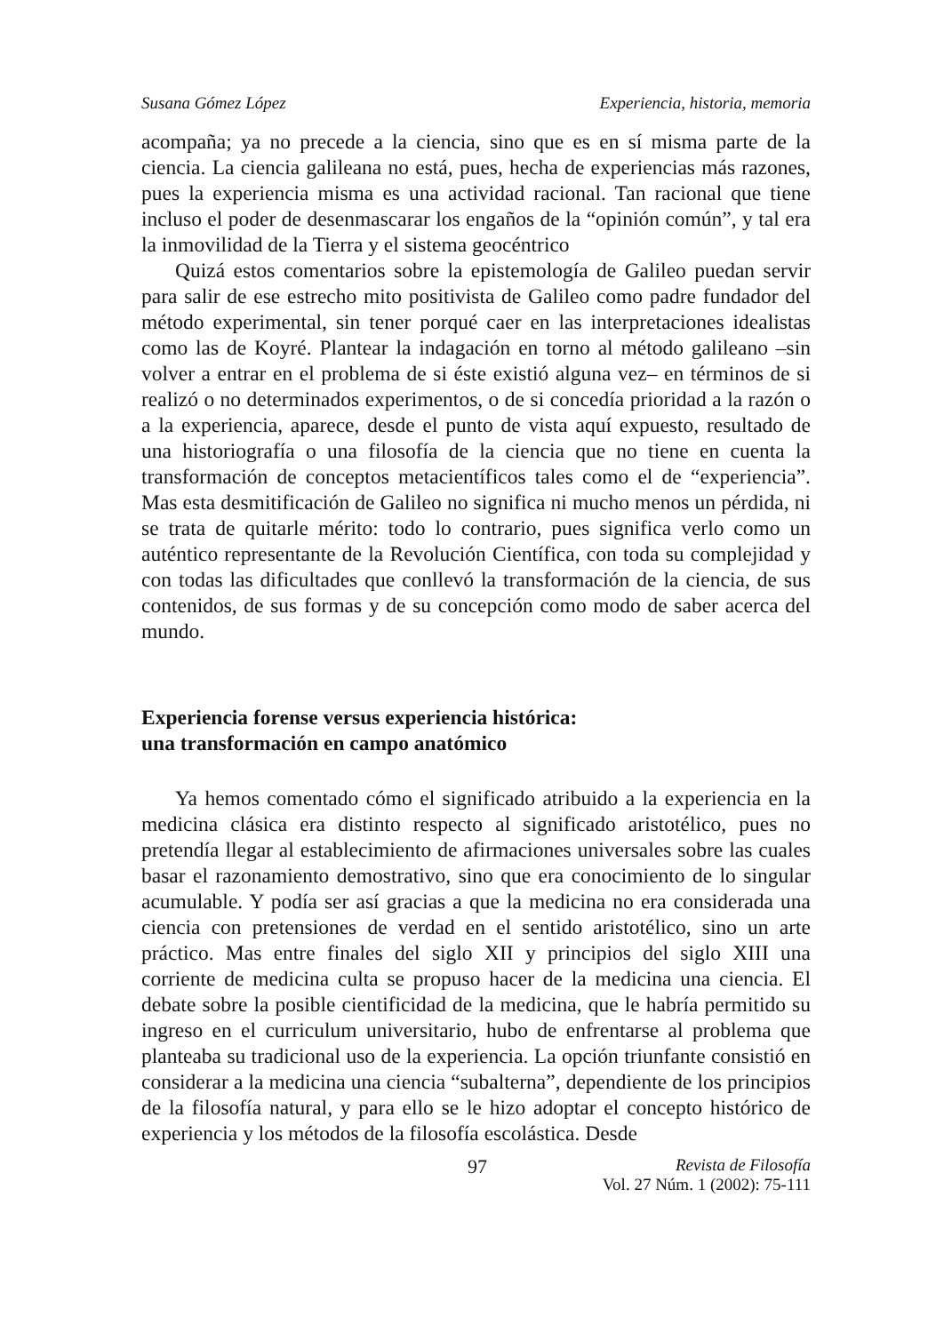Susana Gómez López Experiencia, historia, memoria
acompaña; ya no precede a la ciencia, sino que es en sí misma parte de la ciencia. La ciencia galileana no está, pues, hecha de experiencias más razones, pues la experiencia misma es una actividad racional. Tan racional que tiene incluso el poder de desenmascarar los engaños de la “opinión común”, y tal era la inmovilidad de la Tierra y el sistema geocéntrico
Quizá estos comentarios sobre la epistemología de Galileo puedan servir para salir de ese estrecho mito positivista de Galileo como padre fundador del método experimental, sin tener porqué caer en las interpretaciones idealistas como las de Koyré. Plantear la indagación en torno al método galileano –sin volver a entrar en el problema de si éste existió alguna vez– en términos de si realizó o no determinados experimentos, o de si concedía prioridad a la razón o a la experiencia, aparece, desde el punto de vista aquí expuesto, resultado de una historiografía o una filosofía de la ciencia que no tiene en cuenta la transformación de conceptos metacientíficos tales como el de “experiencia”. Mas esta desmitificación de Galileo no significa ni mucho menos un pérdida, ni se trata de quitarle mérito: todo lo contrario, pues significa verlo como un auténtico representante de la Revolución Científica, con toda su complejidad y con todas las dificultades que conllevó la transformación de la ciencia, de sus contenidos, de sus formas y de su concepción como modo de saber acerca del mundo.
Experiencia forense versus experiencia histórica:
una transformación en campo anatómico
Ya hemos comentado cómo el significado atribuido a la experiencia en la medicina clásica era distinto respecto al significado aristotélico, pues no pretendía llegar al establecimiento de afirmaciones universales sobre las cuales basar el razonamiento demostrativo, sino que era conocimiento de lo singular acumulable. Y podía ser así gracias a que la medicina no era considerada una ciencia con pretensiones de verdad en el sentido aristotélico, sino un arte práctico. Mas entre finales del siglo XII y principios del siglo XIII una corriente de medicina culta se propuso hacer de la medicina una ciencia. El debate sobre la posible cientificidad de la medicina, que le habría permitido su ingreso en el curriculum universitario, hubo de enfrentarse al problema que planteaba su tradicional uso de la experiencia. La opción triunfante consistió en considerar a la medicina una ciencia “subalterna”, dependiente de los principios de la filosofía natural, y para ello se le hizo adoptar el concepto histórico de experiencia y los métodos de la filosofía escolástica. Desde
97 Revista de Filosofía
Vol. 27 Núm. 1 (2002): 75-111